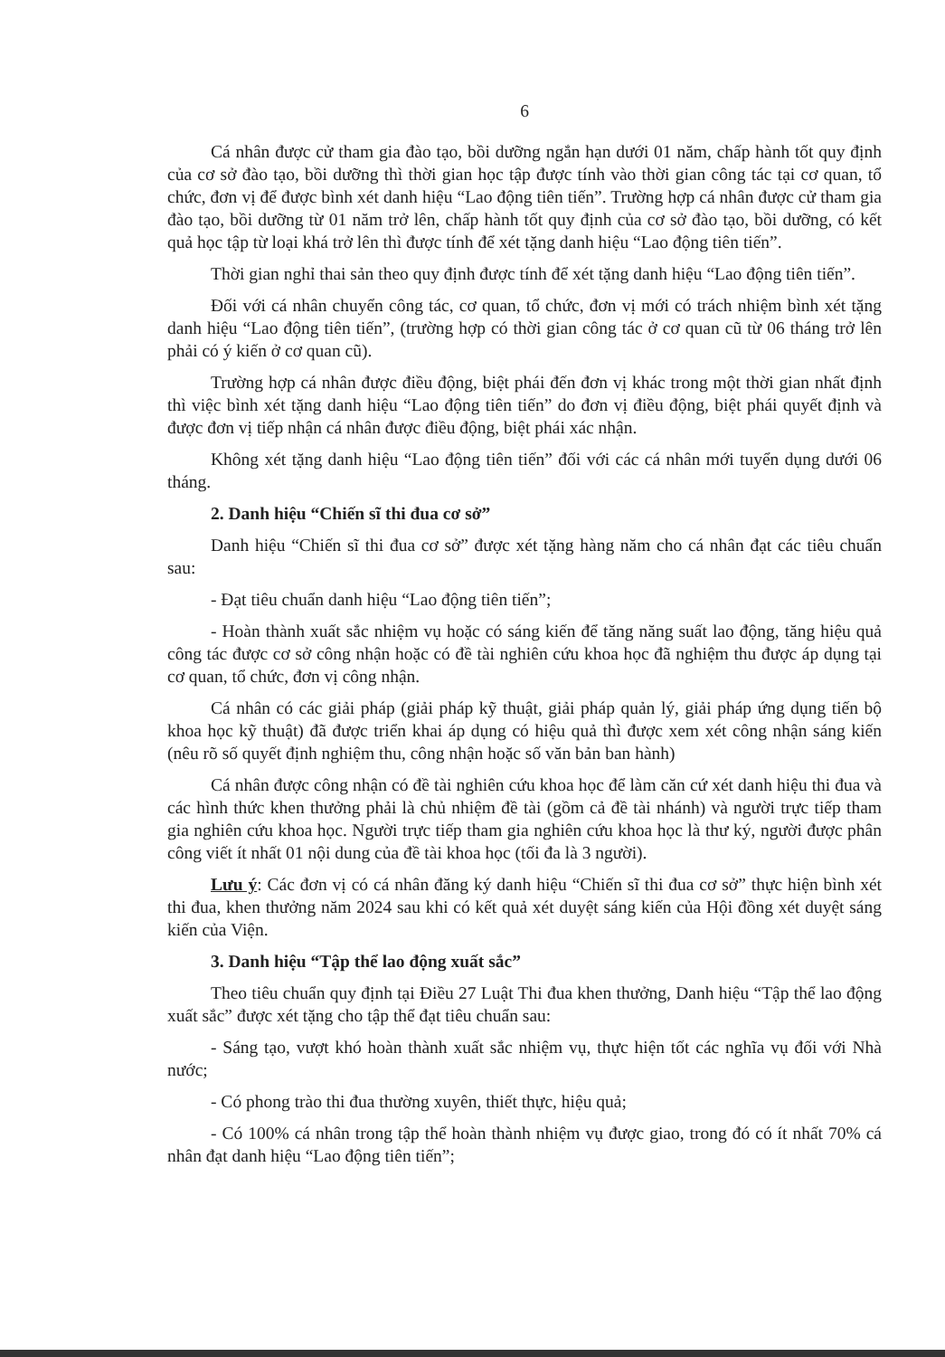6
Cá nhân được cử tham gia đào tạo, bồi dưỡng ngắn hạn dưới 01 năm, chấp hành tốt quy định của cơ sở đào tạo, bồi dưỡng thì thời gian học tập được tính vào thời gian công tác tại cơ quan, tổ chức, đơn vị để được bình xét danh hiệu “Lao động tiên tiến”. Trường hợp cá nhân được cử tham gia đào tạo, bồi dưỡng từ 01 năm trở lên, chấp hành tốt quy định của cơ sở đào tạo, bồi dưỡng, có kết quả học tập từ loại khá trở lên thì được tính để xét tặng danh hiệu “Lao động tiên tiến”.
Thời gian nghỉ thai sản theo quy định được tính để xét tặng danh hiệu “Lao động tiên tiến”.
Đối với cá nhân chuyển công tác, cơ quan, tổ chức, đơn vị mới có trách nhiệm bình xét tặng danh hiệu “Lao động tiên tiến”, (trường hợp có thời gian công tác ở cơ quan cũ từ 06 tháng trở lên phải có ý kiến ở cơ quan cũ).
Trường hợp cá nhân được điều động, biệt phái đến đơn vị khác trong một thời gian nhất định thì việc bình xét tặng danh hiệu “Lao động tiên tiến” do đơn vị điều động, biệt phái quyết định và được đơn vị tiếp nhận cá nhân được điều động, biệt phái xác nhận.
Không xét tặng danh hiệu “Lao động tiên tiến” đối với các cá nhân mới tuyển dụng dưới 06 tháng.
2. Danh hiệu “Chiến sĩ thi đua cơ sở”
Danh hiệu “Chiến sĩ thi đua cơ sở” được xét tặng hàng năm cho cá nhân đạt các tiêu chuẩn sau:
- Đạt tiêu chuẩn danh hiệu “Lao động tiên tiến”;
- Hoàn thành xuất sắc nhiệm vụ hoặc có sáng kiến để tăng năng suất lao động, tăng hiệu quả công tác được cơ sở công nhận hoặc có đề tài nghiên cứu khoa học đã nghiệm thu được áp dụng tại cơ quan, tổ chức, đơn vị công nhận.
Cá nhân có các giải pháp (giải pháp kỹ thuật, giải pháp quản lý, giải pháp ứng dụng tiến bộ khoa học kỹ thuật) đã được triển khai áp dụng có hiệu quả thì được xem xét công nhận sáng kiến (nêu rõ số quyết định nghiệm thu, công nhận hoặc số văn bản ban hành)
Cá nhân được công nhận có đề tài nghiên cứu khoa học để làm căn cứ xét danh hiệu thi đua và các hình thức khen thưởng phải là chủ nhiệm đề tài (gồm cả đề tài nhánh) và người trực tiếp tham gia nghiên cứu khoa học. Người trực tiếp tham gia nghiên cứu khoa học là thư ký, người được phân công viết ít nhất 01 nội dung của đề tài khoa học (tối đa là 3 người).
Lưu ý: Các đơn vị có cá nhân đăng ký danh hiệu “Chiến sĩ thi đua cơ sở” thực hiện bình xét thi đua, khen thưởng năm 2024 sau khi có kết quả xét duyệt sáng kiến của Hội đồng xét duyệt sáng kiến của Viện.
3. Danh hiệu “Tập thể lao động xuất sắc”
Theo tiêu chuẩn quy định tại Điều 27 Luật Thi đua khen thưởng, Danh hiệu “Tập thể lao động xuất sắc” được xét tặng cho tập thể đạt tiêu chuẩn sau:
- Sáng tạo, vượt khó hoàn thành xuất sắc nhiệm vụ, thực hiện tốt các nghĩa vụ đối với Nhà nước;
- Có phong trào thi đua thường xuyên, thiết thực, hiệu quả;
- Có 100% cá nhân trong tập thể hoàn thành nhiệm vụ được giao, trong đó có ít nhất 70% cá nhân đạt danh hiệu “Lao động tiên tiến”;